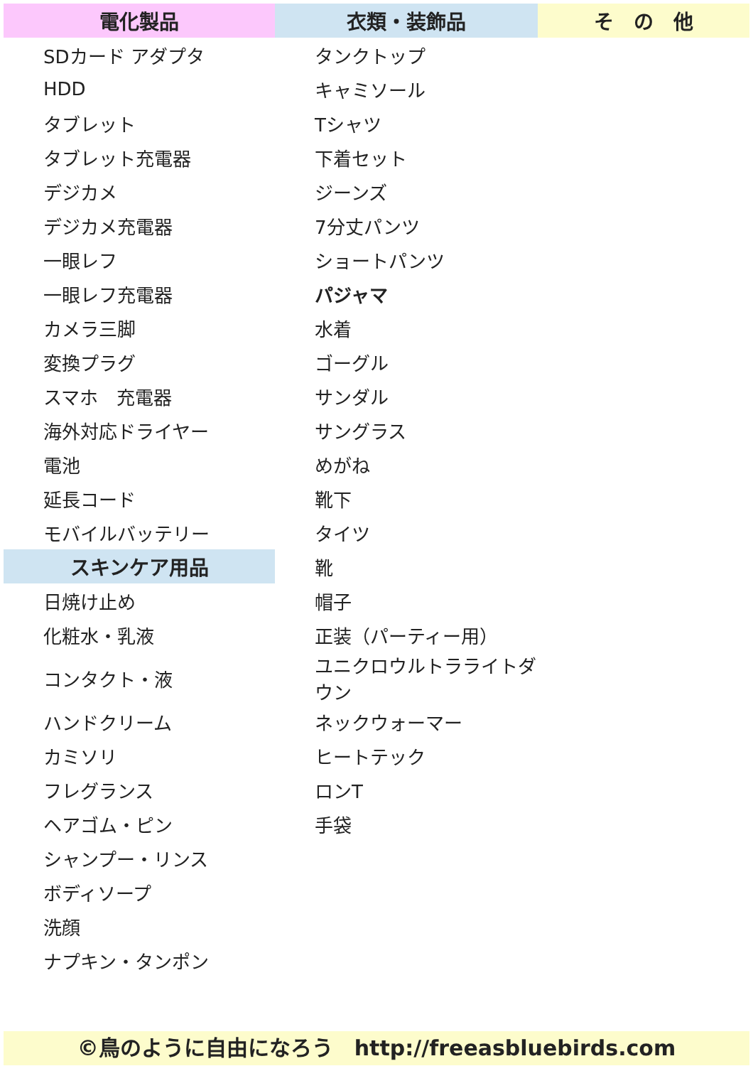| 電化製品 | 衣類・装飾品 | そ の 他 |
| --- | --- | --- |
| SDカード アダプタ | タンクトップ | |
| HDD | キャミソール | |
| タブレット | Tシャツ | |
| タブレット充電器 | 下着セット | |
| デジカメ | ジーンズ | |
| デジカメ充電器 | 7分丈パンツ | |
| 一眼レフ | ショートパンツ | |
| 一眼レフ充電器 | パジャマ | |
| カメラ三脚 | 水着 | |
| 変換プラグ | ゴーグル | |
| スマホ 充電器 | サンダル | |
| 海外対応ドライヤー | サングラス | |
| 電池 | めがね | |
| 延長コード | 靴下 | |
| モバイルバッテリー | タイツ | |
| スキンケア用品 | 靴 | |
| 日焼け止め | 帽子 | |
| 化粧水・乳液 | 正装（パーティー用） | |
| コンタクト・液 | ユニクロウルトラライトダウン | |
| ハンドクリーム | ネックウォーマー | |
| カミソリ | ヒートテック | |
| フレグランス | ロンT | |
| ヘアゴム・ピン | 手袋 | |
| シャンプー・リンス | | |
| ボディソープ | | |
| 洗顔 | | |
| ナプキン・タンポン | | |
©鳥のように自由になろう　http://freeasbluebirds.com